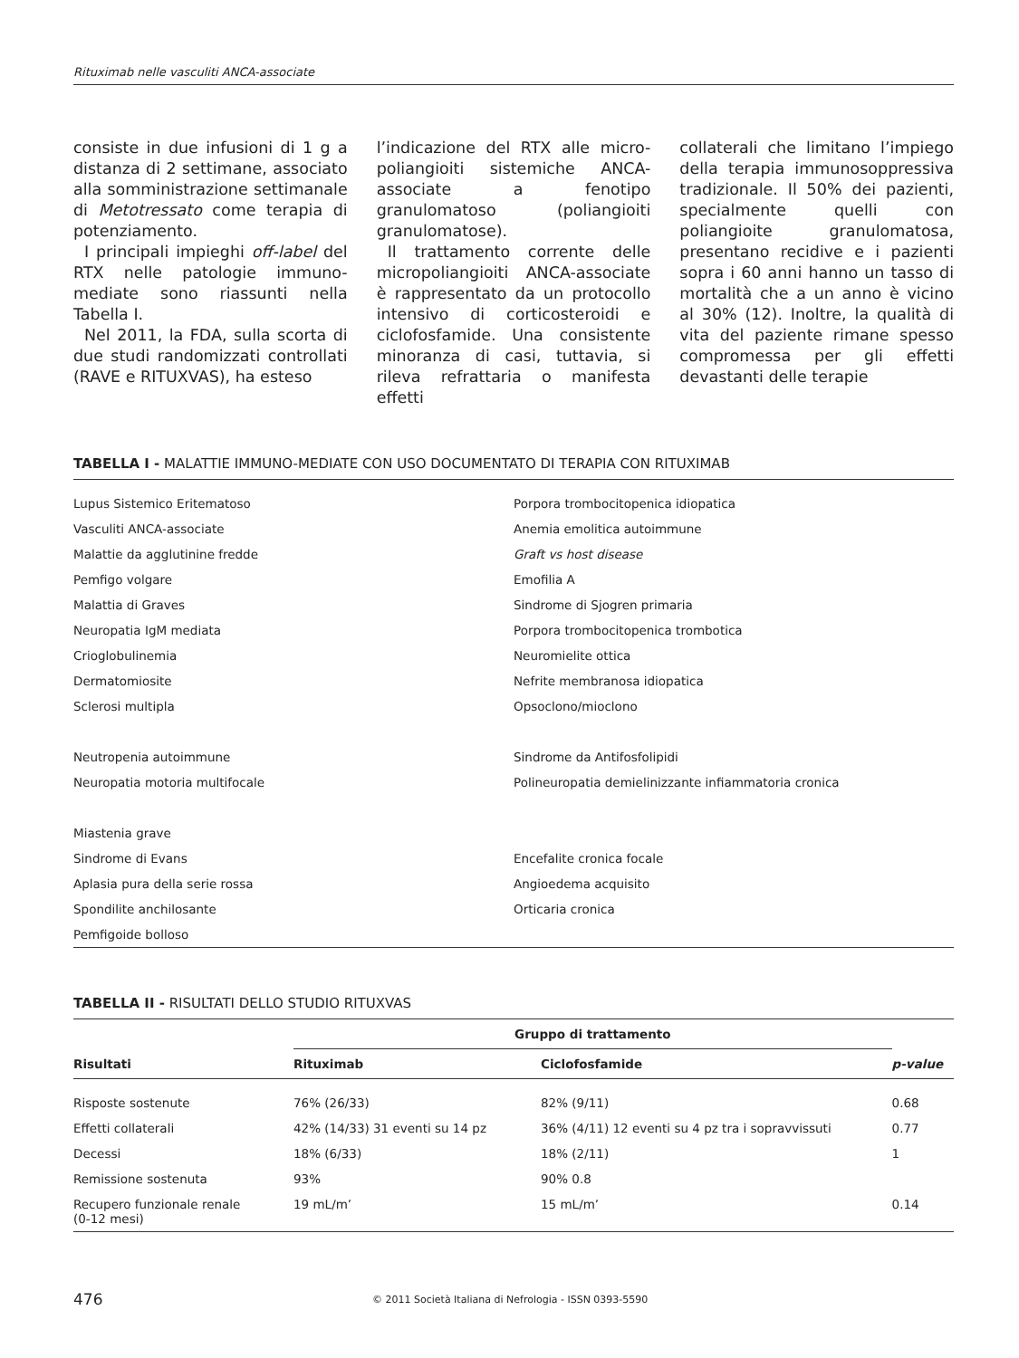Rituximab nelle vasculiti ANCA-associate
consiste in due infusioni di 1 g a distanza di 2 settimane, associato alla somministrazione settimanale di Metotressato come terapia di potenziamento.
I principali impieghi off-label del RTX nelle patologie immuno-mediate sono riassunti nella Tabella I.
Nel 2011, la FDA, sulla scorta di due studi randomizzati controllati (RAVE e RITUXVAS), ha esteso
l’indicazione del RTX alle micro-poliangioiti sistemiche ANCA-associate a fenotipo granulomatoso (poliangioiti granulomatose).
Il trattamento corrente delle micropoliangioiti ANCA-associate è rappresentato da un protocollo intensivo di corticosteroidi e ciclofosfamide. Una consistente minoranza di casi, tuttavia, si rileva refrattaria o manifesta effetti
collaterali che limitano l’impiego della terapia immunosoppressiva tradizionale. Il 50% dei pazienti, specialmente quelli con poliangioite granulomatosa, presentano recidive e i pazienti sopra i 60 anni hanno un tasso di mortalità che a un anno è vicino al 30% (12). Inoltre, la qualità di vita del paziente rimane spesso compromessa per gli effetti devastanti delle terapie
TABELLA I - MALATTIE IMMUNO-MEDIATE CON USO DOCUMENTATO DI TERAPIA CON RITUXIMAB
| Lupus Sistemico Eritematoso | Porpora trombocitopenica idiopatica |
| Vasculiti ANCA-associate | Anemia emolitica autoimmune |
| Malattie da agglutinine fredde | Graft vs host disease |
| Pemfigo volgare | Emofilia A |
| Malattia di Graves | Sindrome di Sjogren primaria |
| Neuropatia IgM mediata | Porpora trombocitopenica trombotica |
| Crioglobulinemia | Neuromielite ottica |
| Dermatomiosite | Nefrite membranosa idiopatica |
| Sclerosi multipla | Opsoclono/mioclono |
| Neutropenia autoimmune | Sindrome da Antifosfolipidi |
| Neuropatia motoria multifocale | Polineuropatia demielinizzante infiammatoria cronica |
| Miastenia grave | |
| Sindrome di Evans | Encefalite cronica focale |
| Aplasia pura della serie rossa | Angioedema acquisito |
| Spondilite anchilosante | Orticaria cronica |
| Pemfigoide bolloso | |
TABELLA II - RISULTATI DELLO STUDIO RITUXVAS
| | Gruppo di trattamento | | |
| --- | --- | --- | --- |
| Risultati | Rituximab | Ciclofosfamide | p-value |
| Risposte sostenute | 76% (26/33) | 82% (9/11) | 0.68 |
| Effetti collaterali | 42% (14/33) 31 eventi su 14 pz | 36% (4/11) 12 eventi su 4 pz tra i sopravvissuti | 0.77 |
| Decessi | 18% (6/33) | 18% (2/11) | 1 |
| Remissione sostenuta | 93% | 90% 0.8 | |
| Recupero funzionale renale (0-12 mesi) | 19 mL/m’ | 15 mL/m’ | 0.14 |
476 © 2011 Società Italiana di Nefrologia - ISSN 0393-5590